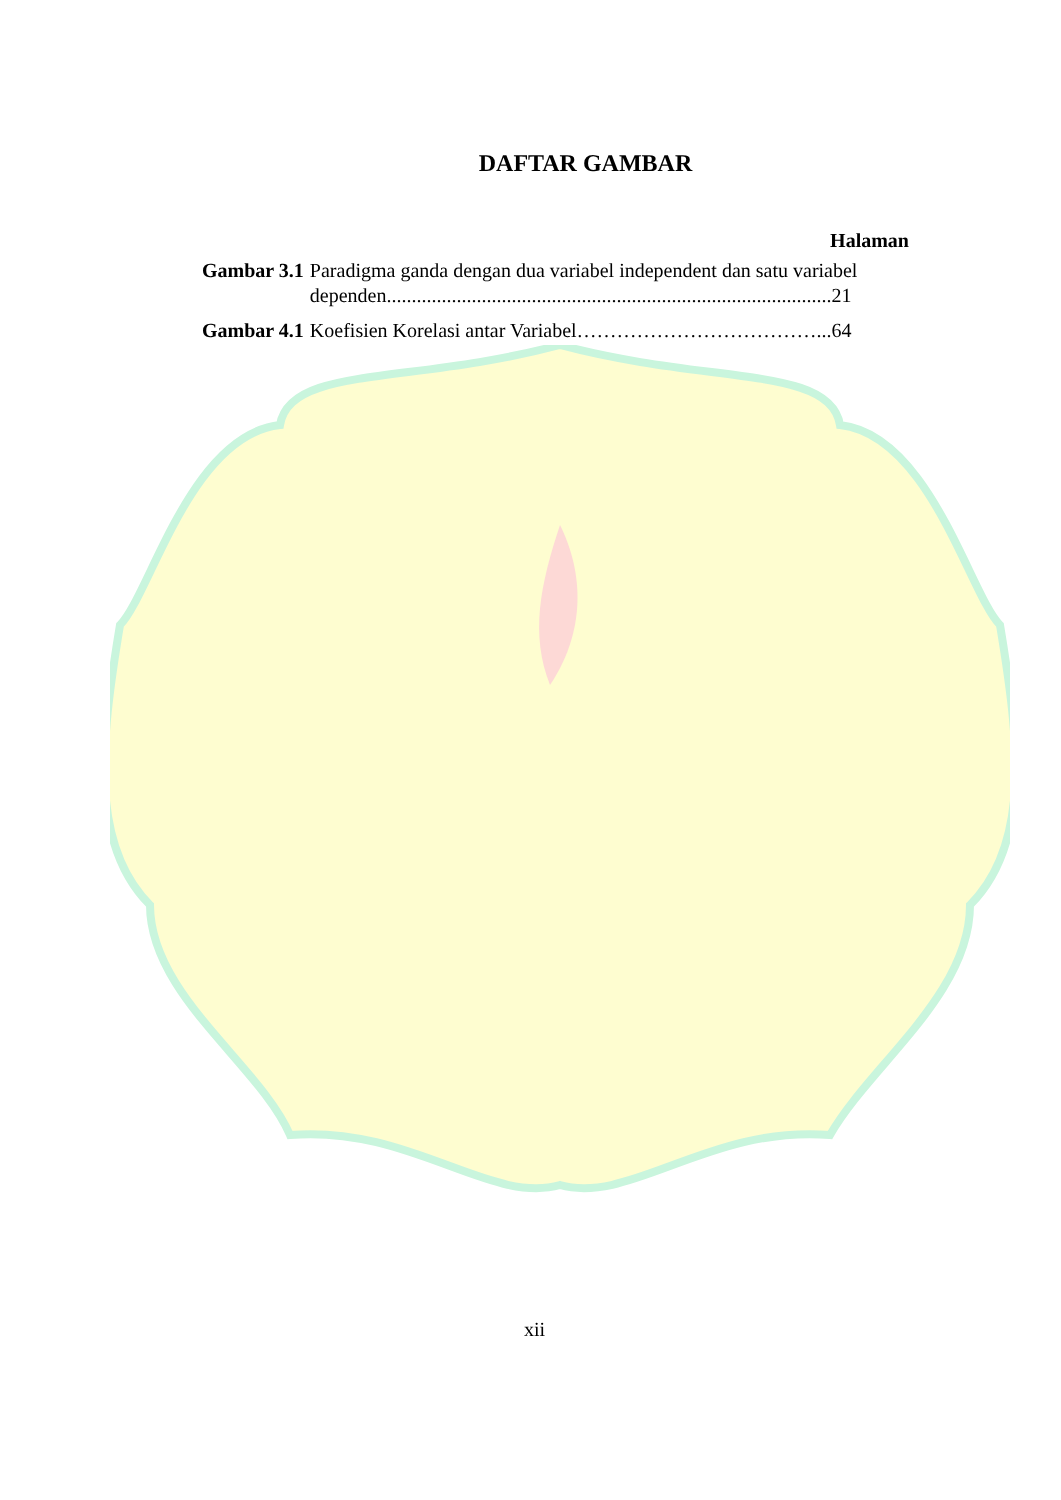DAFTAR GAMBAR
Halaman
Gambar 3.1 Paradigma ganda dengan dua variabel independent dan satu variabel dependen.........................................................................................21
Gambar 4.1 Koefisien Korelasi antar Variabel………………………………...64
xii